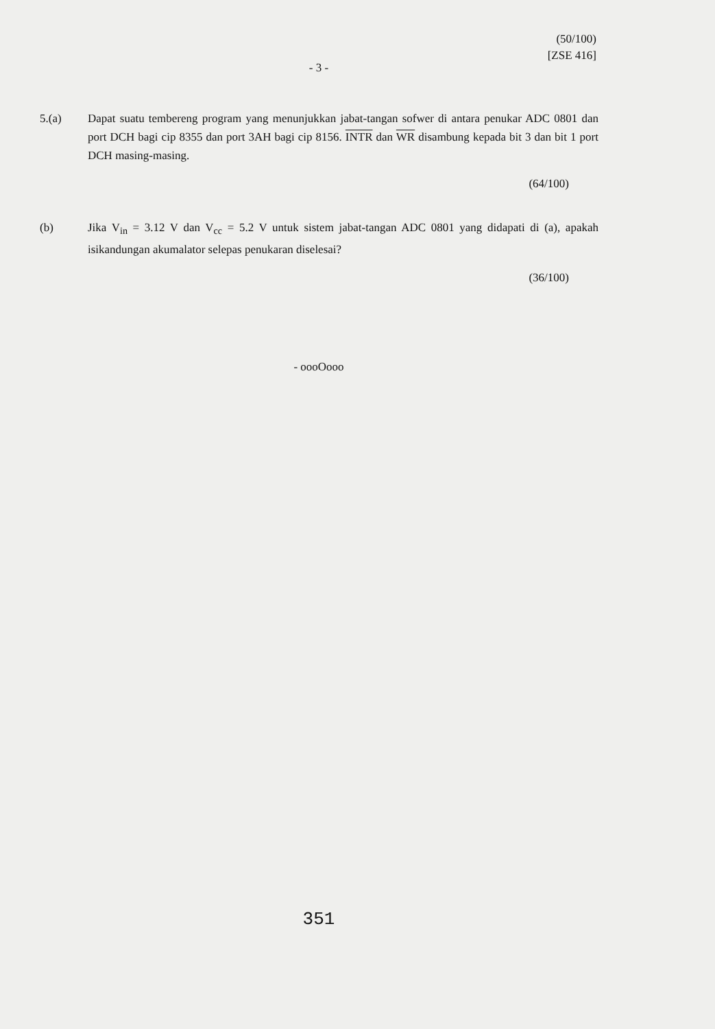(50/100)
[ZSE 416]
- 3 -
5.(a) Dapat suatu tembereng program yang menunjukkan jabat-tangan sofwer di antara penukar ADC 0801 dan port DCH bagi cip 8355 dan port 3AH bagi cip 8156. INTR dan WR disambung kepada bit 3 dan bit 1 port DCH masing-masing.
(64/100)
(b) Jika V<sub>in</sub> = 3.12 V dan V<sub>cc</sub> = 5.2 V untuk sistem jabat-tangan ADC 0801 yang didapati di (a), apakah isikandungan akumalator selepas penukaran diselesai?
(36/100)
- oooOooo
351